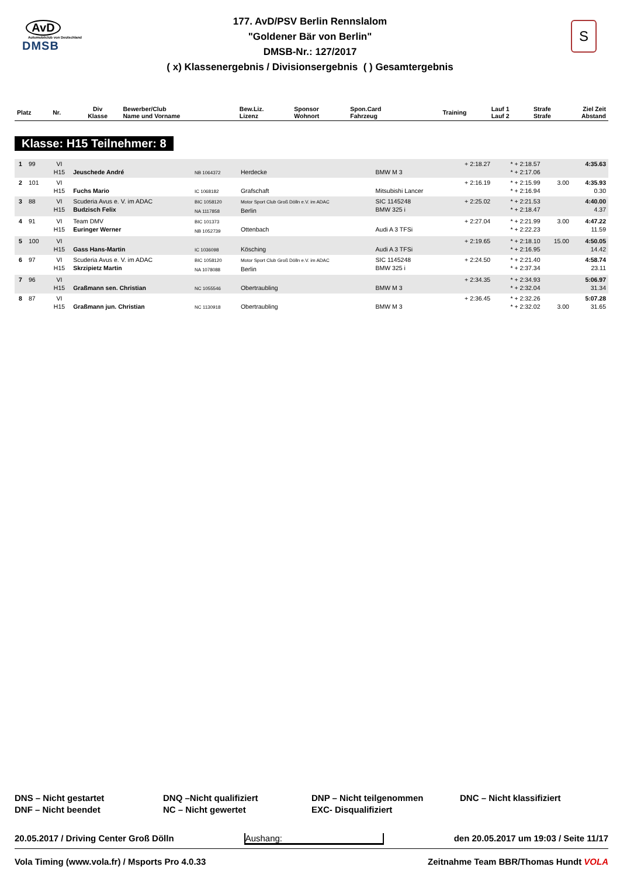AvD
Automobilclub von Deutschland
DMSB
S
177. AvD/PSV Berlin Rennslalom
"Goldener Bär von Berlin"
DMSB-Nr.: 127/2017
( x) Klassenergebnis / Divisionsergebnis ( ) Gesamtergebnis
| Platz | Nr. | Div Klasse | Bewerber/Club Name und Vorname | Bew.Liz. Lizenz | Sponsor Wohnort | Spon.Card Fahrzeug | Training | Lauf 1 Lauf 2 | Strafe Strafe | Ziel Zeit Abstand |
| --- | --- | --- | --- | --- | --- | --- | --- | --- | --- | --- |
Klasse: H15 Teilnehmer: 8
| 1 | 99 | VI H15 | Jeuschede André | NB 1064372 | Herdecke | BMW M 3 | + 2:18.27 | * + 2:18.57 * + 2:17.06 | | 4:35.63 |
| 2 | 101 | VI H15 | Fuchs Mario | IC 1068182 | Grafschaft | Mitsubishi Lancer | + 2:16.19 | * + 2:15.99 * + 2:16.94 | 3.00 | 4:35.93 0.30 |
| 3 | 88 | VI H15 | Scuderia Avus e. V. im ADAC Budzisch Felix | BIC 1058120 NA 1117858 | Motor Sport Club Groß Dölln e.V. im ADAC Berlin | SIC 1145248 BMW 325 i | + 2:25.02 | * + 2:21.53 * + 2:18.47 | | 4:40.00 4.37 |
| 4 | 91 | VI H15 | Team DMV Euringer Werner | BIC 101373 NB 1052739 | Ottenbach | Audi A 3 TFSi | + 2:27.04 | * + 2:21.99 * + 2:22.23 | 3.00 | 4:47.22 11.59 |
| 5 | 100 | VI H15 | Gass Hans-Martin | IC 1036098 | Kösching | Audi A 3 TFSi | + 2:19.65 | * + 2:18.10 * + 2:16.95 | 15.00 | 4:50.05 14.42 |
| 6 | 97 | VI H15 | Scuderia Avus e. V. im ADAC Skrzipietz Martin | BIC 1058120 NA 1078088 | Motor Sport Club Groß Dölln e.V. im ADAC Berlin | SIC 1145248 BMW 325 i | + 2:24.50 | * + 2:21.40 * + 2:37.34 | | 4:58.74 23.11 |
| 7 | 96 | VI H15 | Graßmann sen. Christian | NC 1055546 | Obertraubling | BMW M 3 | + 2:34.35 | * + 2:34.93 * + 2:32.04 | | 5:06.97 31.34 |
| 8 | 87 | VI H15 | Graßmann jun. Christian | NC 1130918 | Obertraubling | BMW M 3 | + 2:36.45 | * + 2:32.26 * + 2:32.02 | 3.00 | 5:07.28 31.65 |
DNS – Nicht gestartet
DNF – Nicht beendet
DNQ –Nicht qualifiziert
NC – Nicht gewertet
DNP – Nicht teilgenommen
EXC- Disqualifiziert
DNC – Nicht klassifiziert
20.05.2017 / Driving Center Groß Dölln Aushang: den 20.05.2017 um 19:03 / Seite 11/17
Vola Timing (www.vola.fr) / Msports Pro 4.0.33 Zeitnahme Team BBR/Thomas Hundt VOLA